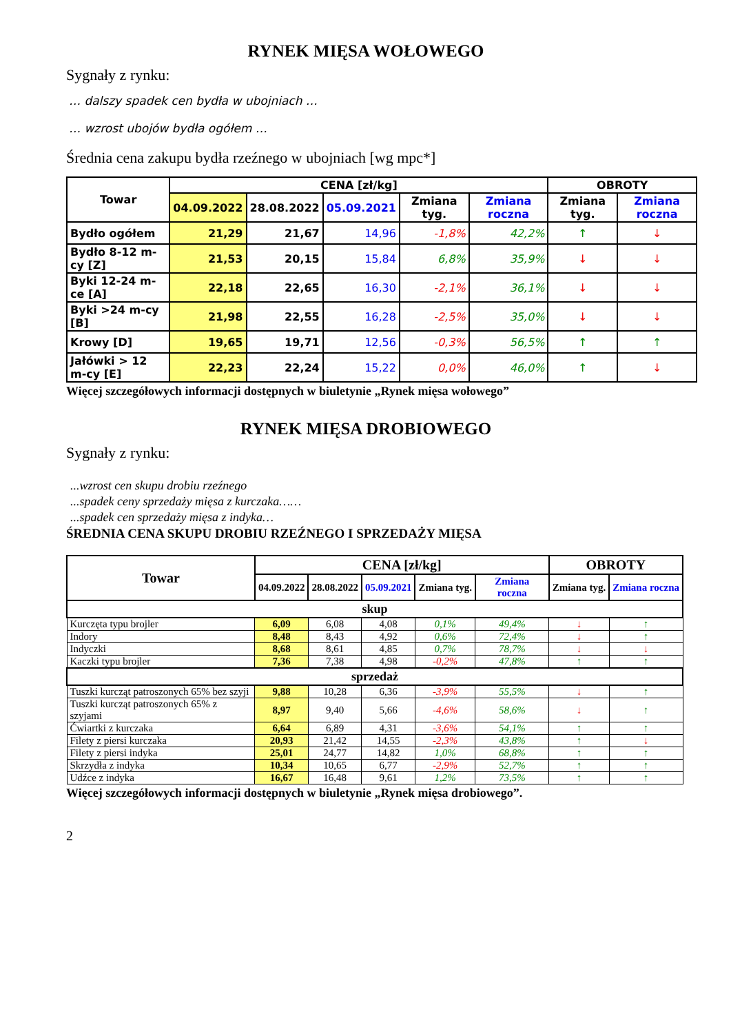RYNEK MIĘSA WOŁOWEGO
Sygnały z rynku:
… dalszy spadek cen bydła w ubojniach …
… wzrost ubojów bydła ogółem …
Średnia cena zakupu bydła rzeźnego w ubojniach [wg mpc*]
| Towar | CENA [zł/kg] | | | | | OBROTY | |
| --- | --- | --- | --- | --- | --- | --- | --- |
| | 04.09.2022 | 28.08.2022 | 05.09.2021 | Zmiana tyg. | Zmiana roczna | Zmiana tyg. | Zmiana roczna |
| Bydło ogółem | 21,29 | 21,67 | 14,96 | -1,8% | 42,2% | ↑ | ↓ |
| Bydło 8-12 m-cy [Z] | 21,53 | 20,15 | 15,84 | 6,8% | 35,9% | ↓ | ↓ |
| Byki 12-24 m-ce [A] | 22,18 | 22,65 | 16,30 | -2,1% | 36,1% | ↓ | ↓ |
| Byki >24 m-cy [B] | 21,98 | 22,55 | 16,28 | -2,5% | 35,0% | ↓ | ↓ |
| Krowy [D] | 19,65 | 19,71 | 12,56 | -0,3% | 56,5% | ↑ | ↑ |
| Jałówki > 12 m-cy [E] | 22,23 | 22,24 | 15,22 | 0,0% | 46,0% | ↑ | ↓ |
Więcej szczegółowych informacji dostępnych w biuletynie „Rynek mięsa wołowego”
RYNEK MIĘSA DROBIOWEGO
Sygnały z rynku:
...wzrost cen skupu drobiu rzeźnego
...spadek ceny sprzedaży mięsa z kurczaka……
...spadek cen sprzedaży mięsa z indyka…
ŚREDNIA CENA SKUPU DROBIU RZEŹNEGO I SPRZEDAŻY MIĘSA
| Towar | CENA [zł/kg] | | | | | OBROTY | |
| --- | --- | --- | --- | --- | --- | --- | --- |
| | 04.09.2022 | 28.08.2022 | 05.09.2021 | Zmiana tyg. | Zmiana roczna | Zmiana tyg. | Zmiana roczna |
| skup | | | | | | | |
| Kurczęta typu brojler | 6,09 | 6,08 | 4,08 | 0,1% | 49,4% | ↓ | ↑ |
| Indory | 8,48 | 8,43 | 4,92 | 0,6% | 72,4% | ↓ | ↑ |
| Indyczki | 8,68 | 8,61 | 4,85 | 0,7% | 78,7% | ↓ | ↓ |
| Kaczki typu brojler | 7,36 | 7,38 | 4,98 | -0,2% | 47,8% | ↑ | ↑ |
| sprzedaż | | | | | | | |
| Tuszki kurcząt patroszonych 65% bez szyji | 9,88 | 10,28 | 6,36 | -3,9% | 55,5% | ↓ | ↑ |
| Tuszki kurcząt patroszonych 65% z szyjami | 8,97 | 9,40 | 5,66 | -4,6% | 58,6% | ↓ | ↑ |
| Ćwiartki z kurczaka | 6,64 | 6,89 | 4,31 | -3,6% | 54,1% | ↑ | ↑ |
| Filety z piersi kurczaka | 20,93 | 21,42 | 14,55 | -2,3% | 43,8% | ↑ | ↓ |
| Filety z piersi indyka | 25,01 | 24,77 | 14,82 | 1,0% | 68,8% | ↑ | ↑ |
| Skrzydła z indyka | 10,34 | 10,65 | 6,77 | -2,9% | 52,7% | ↑ | ↑ |
| Udźce z indyka | 16,67 | 16,48 | 9,61 | 1,2% | 73,5% | ↑ | ↑ |
Więcej szczegółowych informacji dostępnych w biuletynie „Rynek mięsa drobiowego”.
2